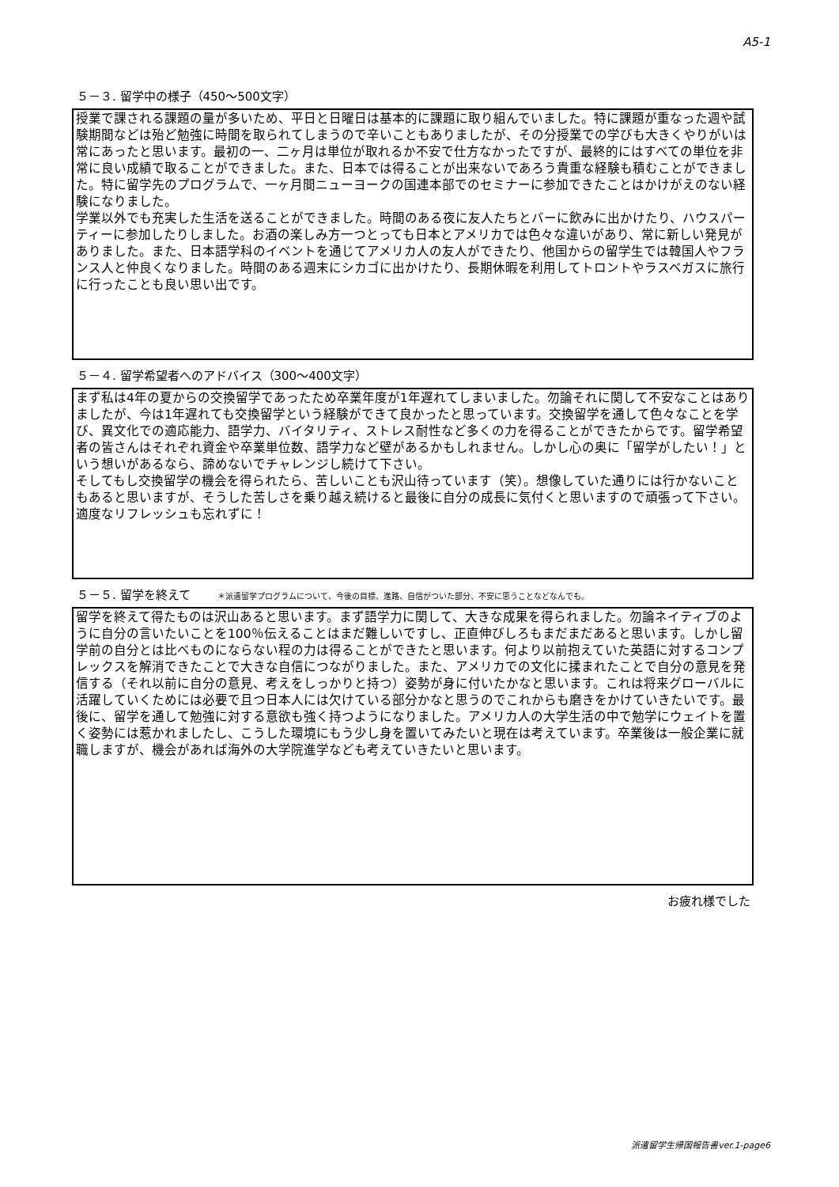A5-1
５－３. 留学中の様子（450～500文字）
授業で課される課題の量が多いため、平日と日曜日は基本的に課題に取り組んでいました。特に課題が重なった週や試験期間などは殆ど勉強に時間を取られてしまうので辛いこともありましたが、その分授業での学びも大きくやりがいは常にあったと思います。最初の一、二ヶ月は単位が取れるか不安で仕方なかったですが、最終的にはすべての単位を非常に良い成績で取ることができました。また、日本では得ることが出来ないであろう貴重な経験も積むことができました。特に留学先のプログラムで、一ヶ月間ニューヨークの国連本部でのセミナーに参加できたことはかけがえのない経験になりました。
学業以外でも充実した生活を送ることができました。時間のある夜に友人たちとバーに飲みに出かけたり、ハウスパーティーに参加したりしました。お酒の楽しみ方一つとっても日本とアメリカでは色々な違いがあり、常に新しい発見がありました。また、日本語学科のイベントを通じてアメリカ人の友人ができたり、他国からの留学生では韓国人やフランス人と仲良くなりました。時間のある週末にシカゴに出かけたり、長期休暇を利用してトロントやラスベガスに旅行に行ったことも良い思い出です。
５－４. 留学希望者へのアドバイス（300～400文字）
まず私は4年の夏からの交換留学であったため卒業年度が1年遅れてしまいました。勿論それに関して不安なことはありましたが、今は1年遅れても交換留学という経験ができて良かったと思っています。交換留学を通して色々なことを学び、異文化での適応能力、語学力、バイタリティ、ストレス耐性など多くの力を得ることができたからです。留学希望者の皆さんはそれぞれ資金や卒業単位数、語学力など壁があるかもしれません。しかし心の奥に「留学がしたい！」という想いがあるなら、諦めないでチャレンジし続けて下さい。
そしてもし交換留学の機会を得られたら、苦しいことも沢山待っています（笑）。想像していた通りには行かないこともあると思いますが、そうした苦しさを乗り越え続けると最後に自分の成長に気付くと思いますので頑張って下さい。適度なリフレッシュも忘れずに！
５－５. 留学を終えて ＊派遣留学プログラムについて、今後の目標、進路、自信がついた部分、不安に思うことなどなんでも。
留学を終えて得たものは沢山あると思います。まず語学力に関して、大きな成果を得られました。勿論ネイティブのように自分の言いたいことを100％伝えることはまだ難しいですし、正直伸びしろもまだまだあると思います。しかし留学前の自分とは比べものにならない程の力は得ることができたと思います。何より以前抱えていた英語に対するコンプレックスを解消できたことで大きな自信につながりました。また、アメリカでの文化に揉まれたことで自分の意見を発信する（それ以前に自分の意見、考えをしっかりと持つ）姿勢が身に付いたかなと思います。これは将来グローバルに活躍していくためには必要で且つ日本人には欠けている部分かなと思うのでこれからも磨きをかけていきたいです。最後に、留学を通して勉強に対する意欲も強く持つようになりました。アメリカ人の大学生活の中で勉学にウェイトを置く姿勢には惹かれましたし、こうした環境にもう少し身を置いてみたいと現在は考えています。卒業後は一般企業に就職しますが、機会があれば海外の大学院進学なども考えていきたいと思います。
お疲れ様でした
派遣留学生帰国報告書ver.1-page6